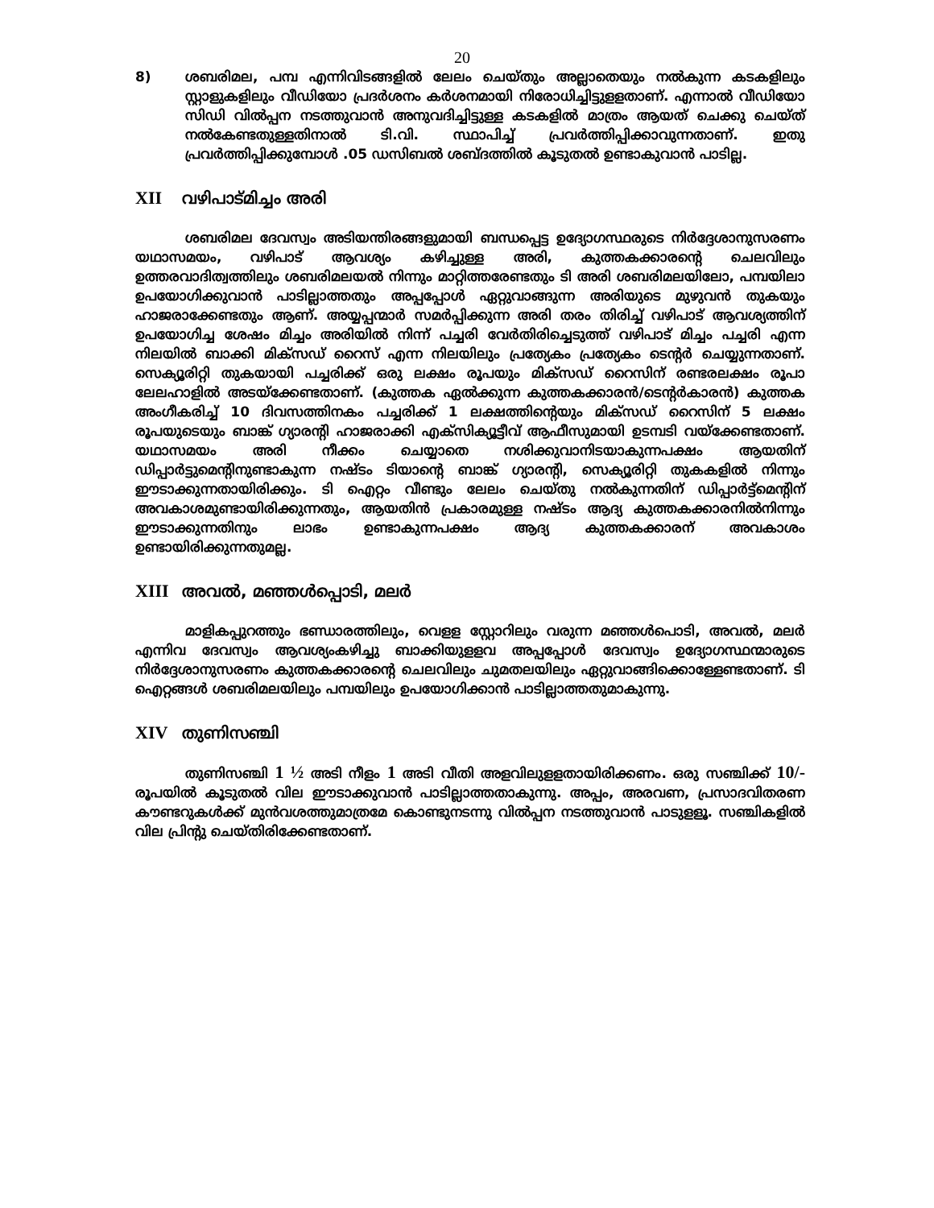20
8) ശബരിമല, പമ്പ എന്നിവിടങ്ങളിൽ ലേലം ചെയ്തും അല്ലാതെയും നൽകുന്ന കടകളിലും സ്റ്റാളുകളിലും വീഡിയോ പ്രദർശനം കർശനമായി നിരോധിച്ചിട്ടുളളതാണ്. എന്നാൽ വീഡിയോ സിഡി വിൽപ്പന നടത്തുവാൻ അനുവദിച്ചിട്ടുള്ള കടകളിൽ മാത്രം ആയത് ചെക്കു ചെയ്ത് നൽകേണ്ടതുള്ളതിനാൽ ടി.വി. സ്ഥാപിച്ച് പ്രവർത്തിപ്പിക്കാവുന്നതാണ്. ഇതു പ്രവർത്തിപ്പിക്കുമ്പോൾ .05 ഡസിബൽ ശബ്ദത്തിൽ കൂടുതൽ ഉണ്ടാകുവാൻ പാടില്ല.
XII വഴിപാട്മിച്ചം അരി
ശബരിമല ദേവസ്വം അടിയന്തിരങ്ങളുമായി ബന്ധപ്പെട്ട ഉദ്യോഗസ്ഥരുടെ നിർദ്ദേശാനുസരണം യഥാസമയം, വഴിപാട് ആവശ്യം കഴിച്ചുള്ള അരി, കുത്തകക്കാരന്റെ ചെലവിലും ഉത്തരവാദിത്വത്തിലും ശബരിമലയൽ നിന്നും മാറ്റിത്തരേണ്ടതും ടി അരി ശബരിമലയിലോ, പമ്പയിലാ ഉപയോഗിക്കുവാൻ പാടില്ലാത്തതും അപ്പപ്പോൾ ഏറ്റുവാങ്ങുന്ന അരിയുടെ മുഴുവൻ തുകയും ഹാജരാക്കേണ്ടതും ആണ്. അയ്യപ്പന്മാർ സമർപ്പിക്കുന്ന അരി തരം തിരിച്ച് വഴിപാട് ആവശ്യത്തിന് ഉപയോഗിച്ച ശേഷം മിച്ചം അരിയിൽ നിന്ന് പച്ചരി വേർതിരിച്ചെടുത്ത് വഴിപാട് മിച്ചം പച്ചരി എന്ന നിലയിൽ ബാക്കി മിക്സഡ് റൈസ് എന്ന നിലയിലും പ്രത്യേകം പ്രത്യേകം ടെന്റർ ചെയ്യുന്നതാണ്. സെക്യൂരിറ്റി തുകയായി പച്ചരിക്ക് ഒരു ലക്ഷം രൂപയും മിക്സഡ് റൈസിന് രണ്ടരലക്ഷം രൂപാ ലേലഹാളിൽ അടയ്ക്കേണ്ടതാണ്. (കുത്തക ഏൽക്കുന്ന കുത്തകക്കാരൻ/ടെന്റർകാരൻ) കുത്തക അംഗീകരിച്ച് 10 ദിവസത്തിനകം പച്ചരിക്ക് 1 ലക്ഷത്തിന്റെയും മിക്സഡ് റൈസിന് 5 ലക്ഷം രൂപയുടെയും ബാങ്ക് ഗ്യാരന്റി ഹാജരാക്കി എക്സിക്യൂട്ടീവ് ആഫീസുമായി ഉടമ്പടി വയ്ക്കേണ്ടതാണ്. യഥാസമയം അരി നീക്കം ചെയ്യാതെ നശിക്കുവാനിടയാകുന്നപക്ഷം ആയതിന് ഡിപ്പാർട്ടുമെന്റിനുണ്ടാകുന്ന നഷ്ടം ടിയാന്റെ ബാങ്ക് ഗ്യാരന്റി, സെക്യൂരിറ്റി തുകകളിൽ നിന്നും ഈടാക്കുന്നതായിരിക്കും. ടി ഐറ്റം വീണ്ടും ലേലം ചെയ്തു നൽകുന്നതിന് ഡിപ്പാർട്ട്മെന്റിന് അവകാശമുണ്ടായിരിക്കുന്നതും, ആയതിൻ പ്രകാരമുള്ള നഷ്ടം ആദ്യ കുത്തകക്കാരനിൽനിന്നും ഈടാക്കുന്നതിനും ലാഭം ഉണ്ടാകുന്നപക്ഷം ആദ്യ കുത്തകക്കാരന് അവകാശം ഉണ്ടായിരിക്കുന്നതുമല്ല.
XIII അവൽ, മഞ്ഞൾപ്പൊടി, മലർ
മാളികപ്പുറത്തും ഭണ്ഡാരത്തിലും, വെളള സ്റ്റോറിലും വരുന്ന മഞ്ഞൾപൊടി, അവൽ, മലർ എന്നിവ ദേവസ്വം ആവശ്യംകഴിച്ചു ബാക്കിയുളളവ അപ്പപ്പോൾ ദേവസ്വം ഉദ്യോഗസ്ഥന്മാരുടെ നിർദ്ദേശാനുസരണം കുത്തകക്കാരന്റെ ചെലവിലും ചുമതലയിലും ഏറ്റുവാങ്ങിക്കൊള്ളേണ്ടതാണ്. ടി ഐറ്റങ്ങൾ ശബരിമലയിലും പമ്പയിലും ഉപയോഗിക്കാൻ പാടില്ലാത്തതുമാകുന്നു.
XIV തുണിസഞ്ചി
തുണിസഞ്ചി 1 ½ അടി നീളം 1 അടി വീതി അളവിലുളളതായിരിക്കണം. ഒരു സഞ്ചിക്ക് 10/- രൂപയിൽ കൂടുതൽ വില ഈടാക്കുവാൻ പാടില്ലാത്തതാകുന്നു. അപ്പം, അരവണ, പ്രസാദവിതരണ കൗണ്ടറുകൾക്ക് മുൻവശത്തുമാത്രമേ കൊണ്ടുനടന്നു വിൽപ്പന നടത്തുവാൻ പാടുളളൂ. സഞ്ചികളിൽ വില പ്രിന്റു ചെയ്തിരിക്കേണ്ടതാണ്.